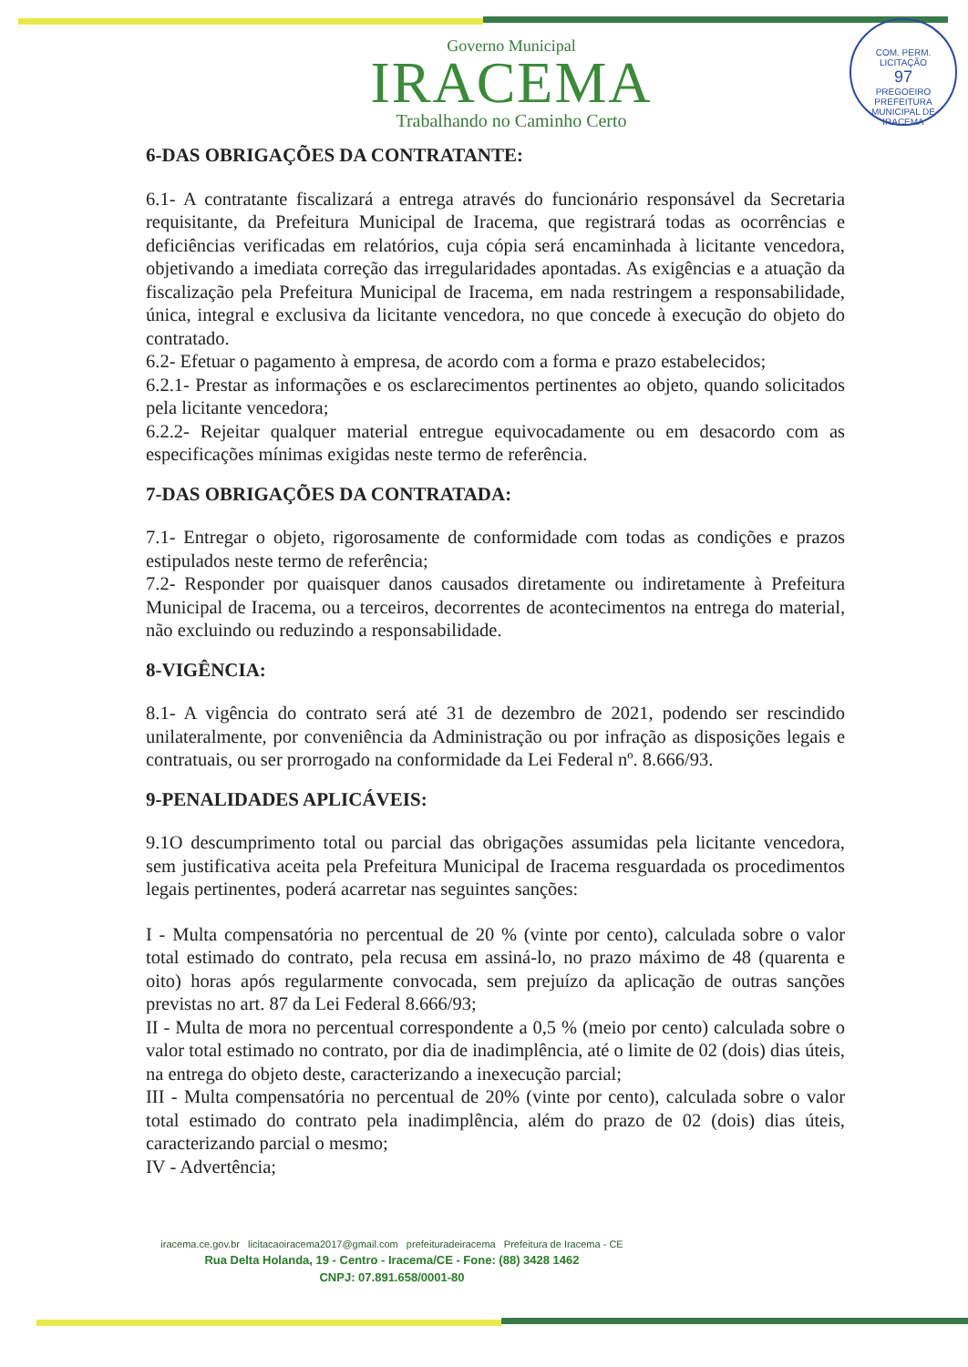Governo Municipal
IRACEMA
Trabalhando no Caminho Certo
COM. PERM. LICITAÇÃO
97
PREGOEIRO
PREFEITURA MUNICIPAL DE IRACEMA
6-DAS OBRIGAÇÕES DA CONTRATANTE:
6.1- A contratante fiscalizará a entrega através do funcionário responsável da Secretaria requisitante, da Prefeitura Municipal de Iracema, que registrará todas as ocorrências e deficiências verificadas em relatórios, cuja cópia será encaminhada à licitante vencedora, objetivando a imediata correção das irregularidades apontadas. As exigências e a atuação da fiscalização pela Prefeitura Municipal de Iracema, em nada restringem a responsabilidade, única, integral e exclusiva da licitante vencedora, no que concede à execução do objeto do contratado.
6.2- Efetuar o pagamento à empresa, de acordo com a forma e prazo estabelecidos;
6.2.1- Prestar as informações e os esclarecimentos pertinentes ao objeto, quando solicitados pela licitante vencedora;
6.2.2- Rejeitar qualquer material entregue equivocadamente ou em desacordo com as especificações mínimas exigidas neste termo de referência.
7-DAS OBRIGAÇÕES DA CONTRATADA:
7.1- Entregar o objeto, rigorosamente de conformidade com todas as condições e prazos estipulados neste termo de referência;
7.2- Responder por quaisquer danos causados diretamente ou indiretamente à Prefeitura Municipal de Iracema, ou a terceiros, decorrentes de acontecimentos na entrega do material, não excluindo ou reduzindo a responsabilidade.
8-VIGÊNCIA:
8.1- A vigência do contrato será até 31 de dezembro de 2021, podendo ser rescindido unilateralmente, por conveniência da Administração ou por infração as disposições legais e contratuais, ou ser prorrogado na conformidade da Lei Federal nº. 8.666/93.
9-PENALIDADES APLICÁVEIS:
9.1O descumprimento total ou parcial das obrigações assumidas pela licitante vencedora, sem justificativa aceita pela Prefeitura Municipal de Iracema resguardada os procedimentos legais pertinentes, poderá acarretar nas seguintes sanções:
I - Multa compensatória no percentual de 20 % (vinte por cento), calculada sobre o valor total estimado do contrato, pela recusa em assiná-lo, no prazo máximo de 48 (quarenta e oito) horas após regularmente convocada, sem prejuízo da aplicação de outras sanções previstas no art. 87 da Lei Federal 8.666/93;
II - Multa de mora no percentual correspondente a 0,5 % (meio por cento) calculada sobre o valor total estimado no contrato, por dia de inadimplência, até o limite de 02 (dois) dias úteis, na entrega do objeto deste, caracterizando a inexecução parcial;
III - Multa compensatória no percentual de 20% (vinte por cento), calculada sobre o valor total estimado do contrato pela inadimplência, além do prazo de 02 (dois) dias úteis, caracterizando parcial o mesmo;
IV - Advertência;
iracema.ce.gov.br licitacaoiracema2017@gmail.com prefeituradeiracema Prefeitura de Iracema - CE
Rua Delta Holanda, 19 - Centro - Iracema/CE - Fone: (88) 3428 1462
CNPJ: 07.891.658/0001-80